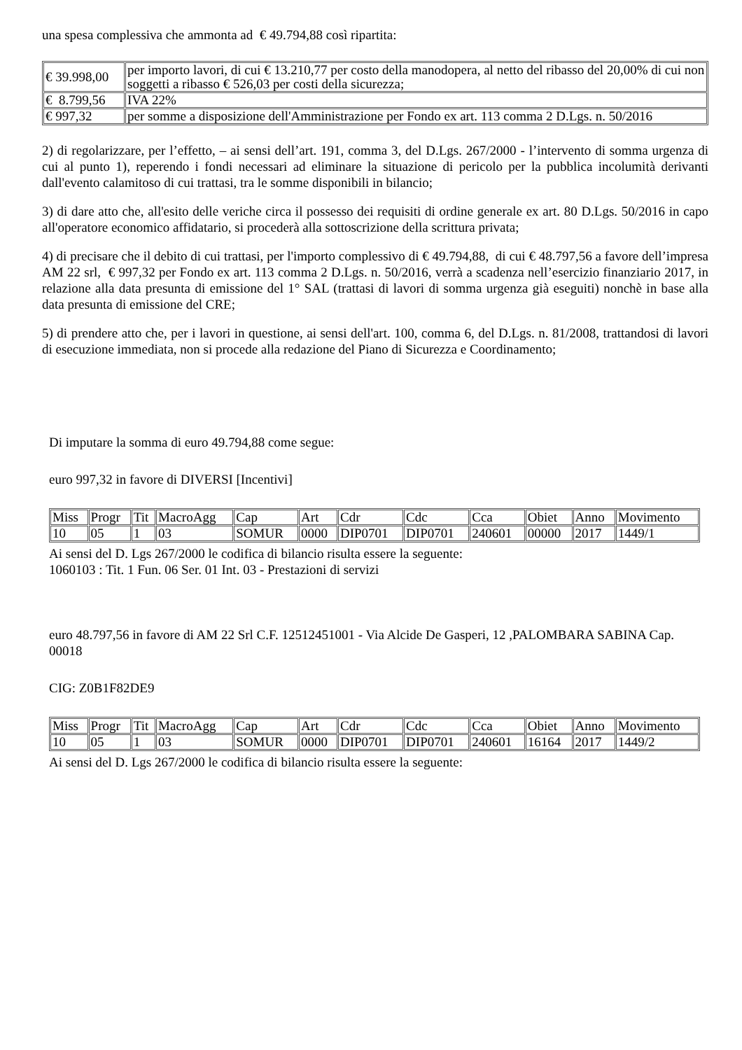una spesa complessiva che ammonta ad € 49.794,88 così ripartita:
| € 39.998,00 | per importo lavori, di cui € 13.210,77 per costo della manodopera, al netto del ribasso del 20,00% di cui non soggetti a ribasso € 526,03 per costi della sicurezza; |
| € 8.799,56 | IVA 22% |
| € 997,32 | per somme a disposizione dell'Amministrazione per Fondo ex art. 113 comma 2 D.Lgs. n. 50/2016 |
2) di regolarizzare, per l’effetto, – ai sensi dell’art. 191, comma 3, del D.Lgs. 267/2000 - l’intervento di somma urgenza di cui al punto 1), reperendo i fondi necessari ad eliminare la situazione di pericolo per la pubblica incolumità derivanti dall'evento calamitoso di cui trattasi, tra le somme disponibili in bilancio;
3) di dare atto che, all'esito delle veriche circa il possesso dei requisiti di ordine generale ex art. 80 D.Lgs. 50/2016 in capo all'operatore economico affidatario, si procederà alla sottoscrizione della scrittura privata;
4) di precisare che il debito di cui trattasi, per l'importo complessivo di € 49.794,88, di cui € 48.797,56 a favore dell’impresa AM 22 srl, € 997,32 per Fondo ex art. 113 comma 2 D.Lgs. n. 50/2016, verrà a scadenza nell’esercizio finanziario 2017, in relazione alla data presunta di emissione del 1° SAL (trattasi di lavori di somma urgenza già eseguiti) nonchè in base alla data presunta di emissione del CRE;
5) di prendere atto che, per i lavori in questione, ai sensi dell'art. 100, comma 6, del D.Lgs. n. 81/2008, trattandosi di lavori di esecuzione immediata, non si procede alla redazione del Piano di Sicurezza e Coordinamento;
Di imputare la somma di euro 49.794,88 come segue:
euro 997,32 in favore di DIVERSI [Incentivi]
| Miss | Progr | Tit | MacroAgg | Cap | Art | Cdr | Cdc | Cca | Obiet | Anno | Movimento |
| 10 | 05 | 1 | 03 | SOMUR | 0000 | DIP0701 | DIP0701 | 240601 | 00000 | 2017 | 1449/1 |
Ai sensi del D. Lgs 267/2000 le codifica di bilancio risulta essere la seguente:
1060103 : Tit. 1 Fun. 06 Ser. 01 Int. 03 - Prestazioni di servizi
euro 48.797,56 in favore di AM 22 Srl C.F. 12512451001 - Via Alcide De Gasperi, 12 ,PALOMBARA SABINA Cap. 00018
CIG: Z0B1F82DE9
| Miss | Progr | Tit | MacroAgg | Cap | Art | Cdr | Cdc | Cca | Obiet | Anno | Movimento |
| 10 | 05 | 1 | 03 | SOMUR | 0000 | DIP0701 | DIP0701 | 240601 | 16164 | 2017 | 1449/2 |
Ai sensi del D. Lgs 267/2000 le codifica di bilancio risulta essere la seguente: